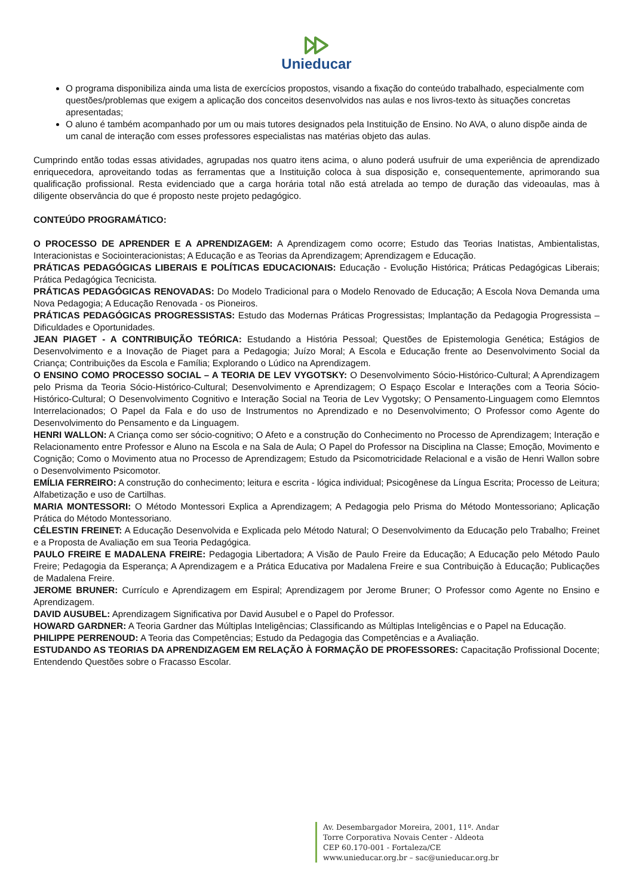Unieducar
O programa disponibiliza ainda uma lista de exercícios propostos, visando a fixação do conteúdo trabalhado, especialmente com questões/problemas que exigem a aplicação dos conceitos desenvolvidos nas aulas e nos livros-texto às situações concretas apresentadas;
O aluno é também acompanhado por um ou mais tutores designados pela Instituição de Ensino. No AVA, o aluno dispõe ainda de um canal de interação com esses professores especialistas nas matérias objeto das aulas.
Cumprindo então todas essas atividades, agrupadas nos quatro itens acima, o aluno poderá usufruir de uma experiência de aprendizado enriquecedora, aproveitando todas as ferramentas que a Instituição coloca à sua disposição e, consequentemente, aprimorando sua qualificação profissional. Resta evidenciado que a carga horária total não está atrelada ao tempo de duração das videoaulas, mas à diligente observância do que é proposto neste projeto pedagógico.
CONTEÚDO PROGRAMÁTICO:
O PROCESSO DE APRENDER E A APRENDIZAGEM: A Aprendizagem como ocorre; Estudo das Teorias Inatistas, Ambientalistas, Interacionistas e Sociointeracionistas; A Educação e as Teorias da Aprendizagem; Aprendizagem e Educação.
PRÁTICAS PEDAGÓGICAS LIBERAIS E POLÍTICAS EDUCACIONAIS: Educação - Evolução Histórica; Práticas Pedagógicas Liberais; Prática Pedagógica Tecnicista.
PRÁTICAS PEDAGÓGICAS RENOVADAS: Do Modelo Tradicional para o Modelo Renovado de Educação; A Escola Nova Demanda uma Nova Pedagogia; A Educação Renovada - os Pioneiros.
PRÁTICAS PEDAGÓGICAS PROGRESSISTAS: Estudo das Modernas Práticas Progressistas; Implantação da Pedagogia Progressista – Dificuldades e Oportunidades.
JEAN PIAGET - A CONTRIBUIÇÃO TEÓRICA: Estudando a História Pessoal; Questões de Epistemologia Genética; Estágios de Desenvolvimento e a Inovação de Piaget para a Pedagogia; Juízo Moral; A Escola e Educação frente ao Desenvolvimento Social da Criança; Contribuições da Escola e Família; Explorando o Lúdico na Aprendizagem.
O ENSINO COMO PROCESSO SOCIAL – A TEORIA DE LEV VYGOTSKY: O Desenvolvimento Sócio-Histórico-Cultural; A Aprendizagem pelo Prisma da Teoria Sócio-Histórico-Cultural; Desenvolvimento e Aprendizagem; O Espaço Escolar e Interações com a Teoria Sócio-Histórico-Cultural; O Desenvolvimento Cognitivo e Interação Social na Teoria de Lev Vygotsky; O Pensamento-Linguagem como Elemntos Interrelacionados; O Papel da Fala e do uso de Instrumentos no Aprendizado e no Desenvolvimento; O Professor como Agente do Desenvolvimento do Pensamento e da Linguagem.
HENRI WALLON: A Criança como ser sócio-cognitivo; O Afeto e a construção do Conhecimento no Processo de Aprendizagem; Interação e Relacionamento entre Professor e Aluno na Escola e na Sala de Aula; O Papel do Professor na Disciplina na Classe; Emoção, Movimento e Cognição; Como o Movimento atua no Processo de Aprendizagem; Estudo da Psicomotricidade Relacional e a visão de Henri Wallon sobre o Desenvolvimento Psicomotor.
EMÍLIA FERREIRO: A construção do conhecimento; leitura e escrita - lógica individual; Psicogênese da Língua Escrita; Processo de Leitura; Alfabetização e uso de Cartilhas.
MARIA MONTESSORI: O Método Montessori Explica a Aprendizagem; A Pedagogia pelo Prisma do Método Montessoriano; Aplicação Prática do Método Montessoriano.
CÉLESTIN FREINET: A Educação Desenvolvida e Explicada pelo Método Natural; O Desenvolvimento da Educação pelo Trabalho; Freinet e a Proposta de Avaliação em sua Teoria Pedagógica.
PAULO FREIRE E MADALENA FREIRE: Pedagogia Libertadora; A Visão de Paulo Freire da Educação; A Educação pelo Método Paulo Freire; Pedagogia da Esperança; A Aprendizagem e a Prática Educativa por Madalena Freire e sua Contribuição à Educação; Publicações de Madalena Freire.
JEROME BRUNER: Currículo e Aprendizagem em Espiral; Aprendizagem por Jerome Bruner; O Professor como Agente no Ensino e Aprendizagem.
DAVID AUSUBEL: Aprendizagem Significativa por David Ausubel e o Papel do Professor.
HOWARD GARDNER: A Teoria Gardner das Múltiplas Inteligências; Classificando as Múltiplas Inteligências e o Papel na Educação.
PHILIPPE PERRENOUD: A Teoria das Competências; Estudo da Pedagogia das Competências e a Avaliação.
ESTUDANDO AS TEORIAS DA APRENDIZAGEM EM RELAÇÃO À FORMAÇÃO DE PROFESSORES: Capacitação Profissional Docente; Entendendo Questões sobre o Fracasso Escolar.
Av. Desembargador Moreira, 2001, 11º. Andar
Torre Corporativa Novais Center - Aldeota
CEP 60.170-001 - Fortaleza/CE
www.unieducar.org.br – sac@unieducar.org.br